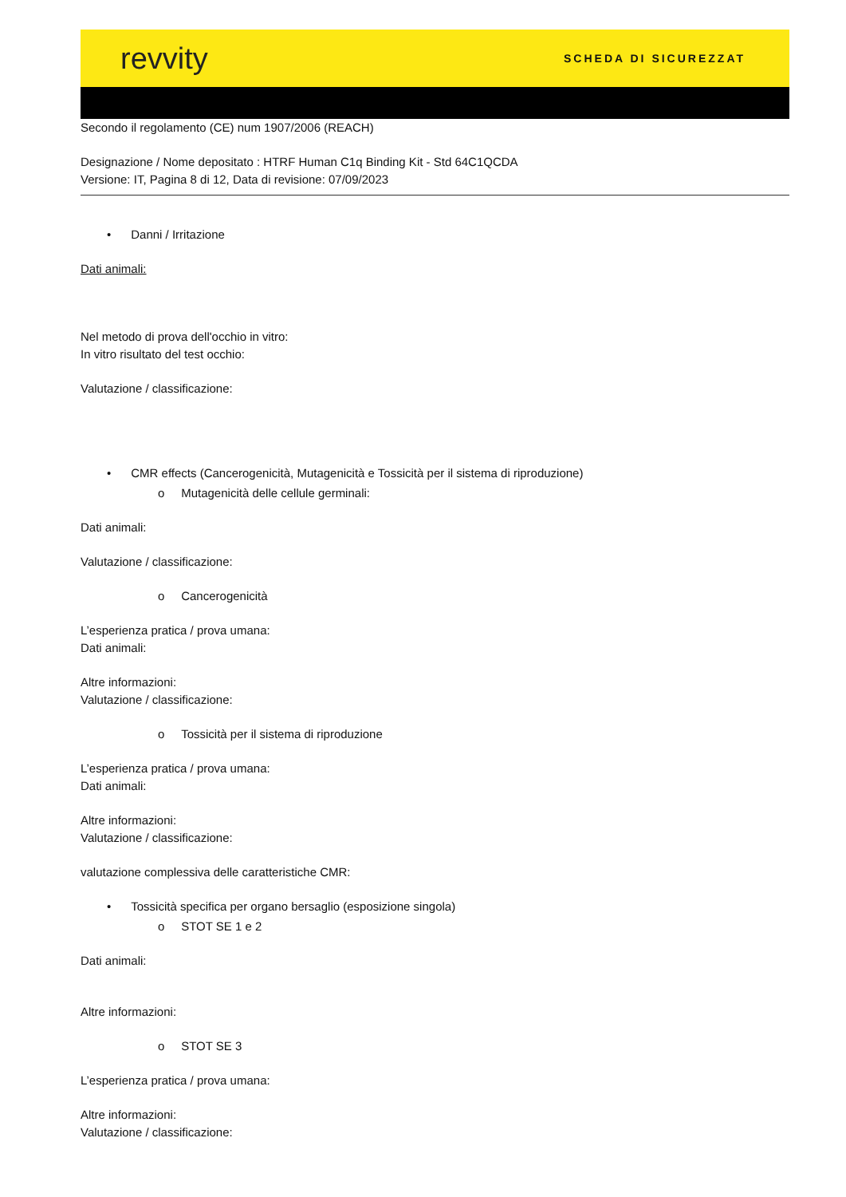revvity SCHEDA DI SICUREZZAT
Secondo il regolamento (CE) num 1907/2006 (REACH)
Designazione / Nome depositato : HTRF Human C1q Binding Kit - Std 64C1QCDA
Versione: IT, Pagina 8 di 12, Data di revisione: 07/09/2023
• Danni / Irritazione
Dati animali:
Nel metodo di prova dell'occhio in vitro:
In vitro risultato del test occhio:
Valutazione / classificazione:
• CMR effects (Cancerogenicità, Mutagenicità e Tossicità per il sistema di riproduzione)
o Mutagenicità delle cellule germinali:
Dati animali:
Valutazione / classificazione:
o Cancerogenicità
L’esperienza pratica / prova umana:
Dati animali:
Altre informazioni:
Valutazione / classificazione:
o Tossicità per il sistema di riproduzione
L’esperienza pratica / prova umana:
Dati animali:
Altre informazioni:
Valutazione / classificazione:
valutazione complessiva delle caratteristiche CMR:
• Tossicità specifica per organo bersaglio (esposizione singola)
o STOT SE 1 e 2
Dati animali:
Altre informazioni:
o STOT SE 3
L’esperienza pratica / prova umana:
Altre informazioni:
Valutazione / classificazione: